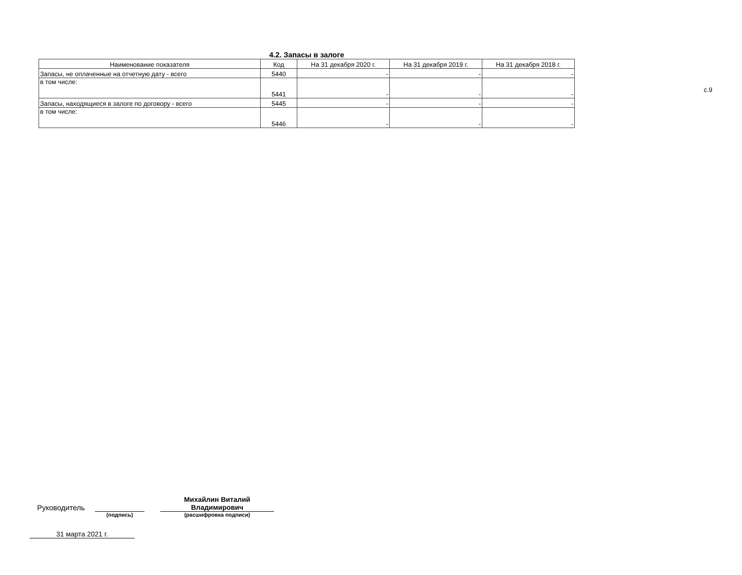с.9
4.2. Запасы в залоге
| Наименование показателя | Код | На 31 декабря 2020 г. | На 31 декабря 2019 г. | На 31 декабря 2018 г. |
| --- | --- | --- | --- | --- |
| Запасы, не оплаченные на отчетную дату - всего | 5440 | - | - | - |
| в том числе: | 5441 | - | - | - |
| Запасы, находящиеся в залоге по договору - всего | 5445 | - | - | - |
| в том числе: | 5446 | - | - | - |
Руководитель
Михайлин Виталий
Владимирович
(подпись) (расшифровка подписи)
31 марта 2021 г.